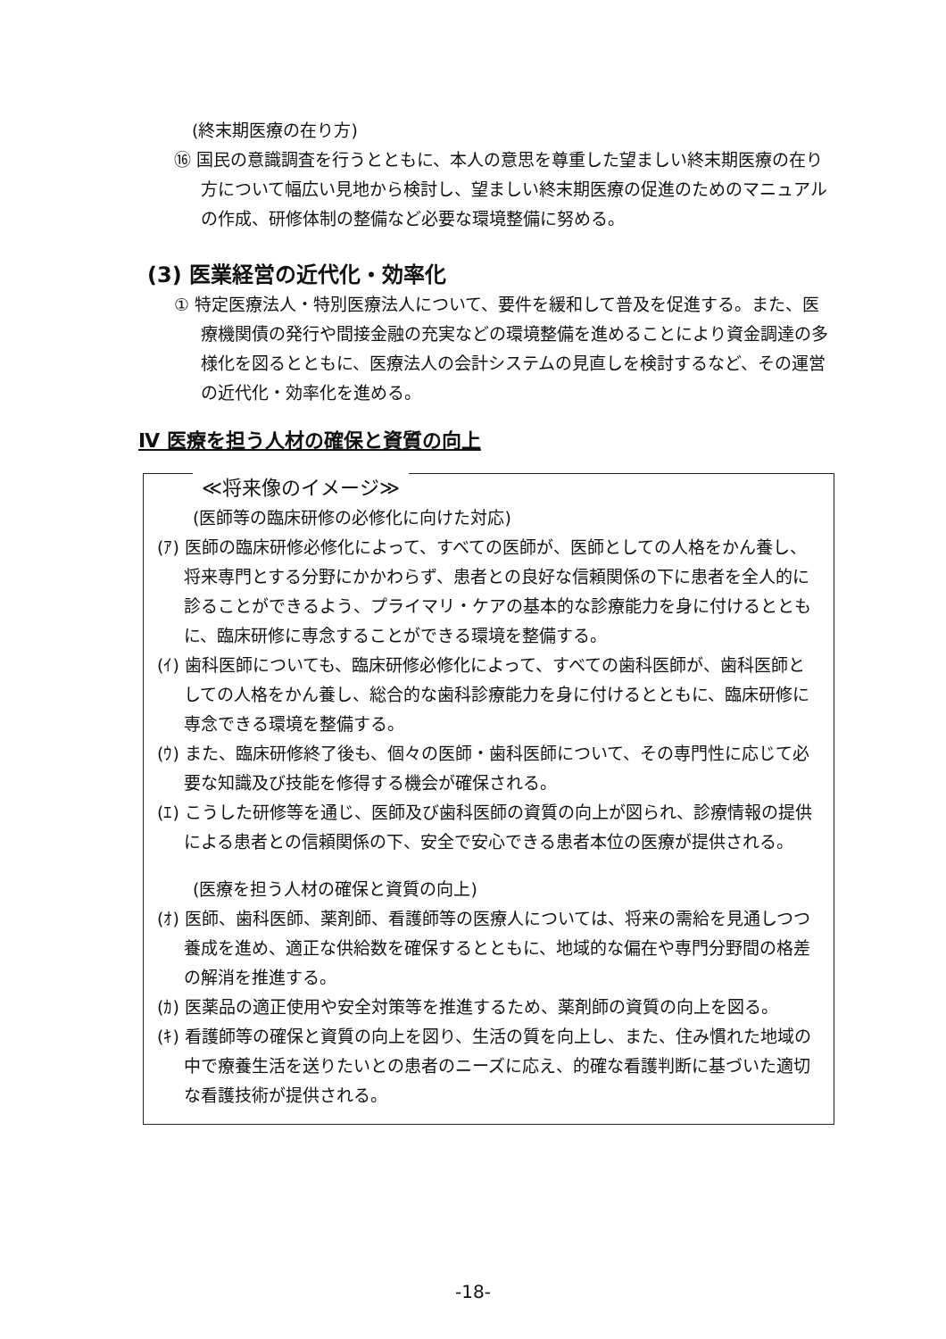(終末期医療の在り方)
⑯ 国民の意識調査を行うとともに、本人の意思を尊重した望ましい終末期医療の在り方について幅広い見地から検討し、望ましい終末期医療の促進のためのマニュアルの作成、研修体制の整備など必要な環境整備に努める。
(3) 医業経営の近代化・効率化
① 特定医療法人・特別医療法人について、要件を緩和して普及を促進する。また、医療機関債の発行や間接金融の充実などの環境整備を進めることにより資金調達の多様化を図るとともに、医療法人の会計システムの見直しを検討するなど、その運営の近代化・効率化を進める。
Ⅳ 医療を担う人材の確保と資質の向上
≪将来像のイメージ≫
(医師等の臨床研修の必修化に向けた対応)
(ｱ) 医師の臨床研修必修化によって、すべての医師が、医師としての人格をかん養し、将来専門とする分野にかかわらず、患者との良好な信頼関係の下に患者を全人的に診ることができるよう、プライマリ・ケアの基本的な診療能力を身に付けるとともに、臨床研修に専念することができる環境を整備する。
(ｲ) 歯科医師についても、臨床研修必修化によって、すべての歯科医師が、歯科医師としての人格をかん養し、総合的な歯科診療能力を身に付けるとともに、臨床研修に専念できる環境を整備する。
(ｳ) また、臨床研修終了後も、個々の医師・歯科医師について、その専門性に応じて必要な知識及び技能を修得する機会が確保される。
(ｴ) こうした研修等を通じ、医師及び歯科医師の資質の向上が図られ、診療情報の提供による患者との信頼関係の下、安全で安心できる患者本位の医療が提供される。
(医療を担う人材の確保と資質の向上)
(ｵ) 医師、歯科医師、薬剤師、看護師等の医療人については、将来の需給を見通しつつ養成を進め、適正な供給数を確保するとともに、地域的な偏在や専門分野間の格差の解消を推進する。
(ｶ) 医薬品の適正使用や安全対策等を推進するため、薬剤師の資質の向上を図る。
(ｷ) 看護師等の確保と資質の向上を図り、生活の質を向上し、また、住み慣れた地域の中で療養生活を送りたいとの患者のニーズに応え、的確な看護判断に基づいた適切な看護技術が提供される。
-18-